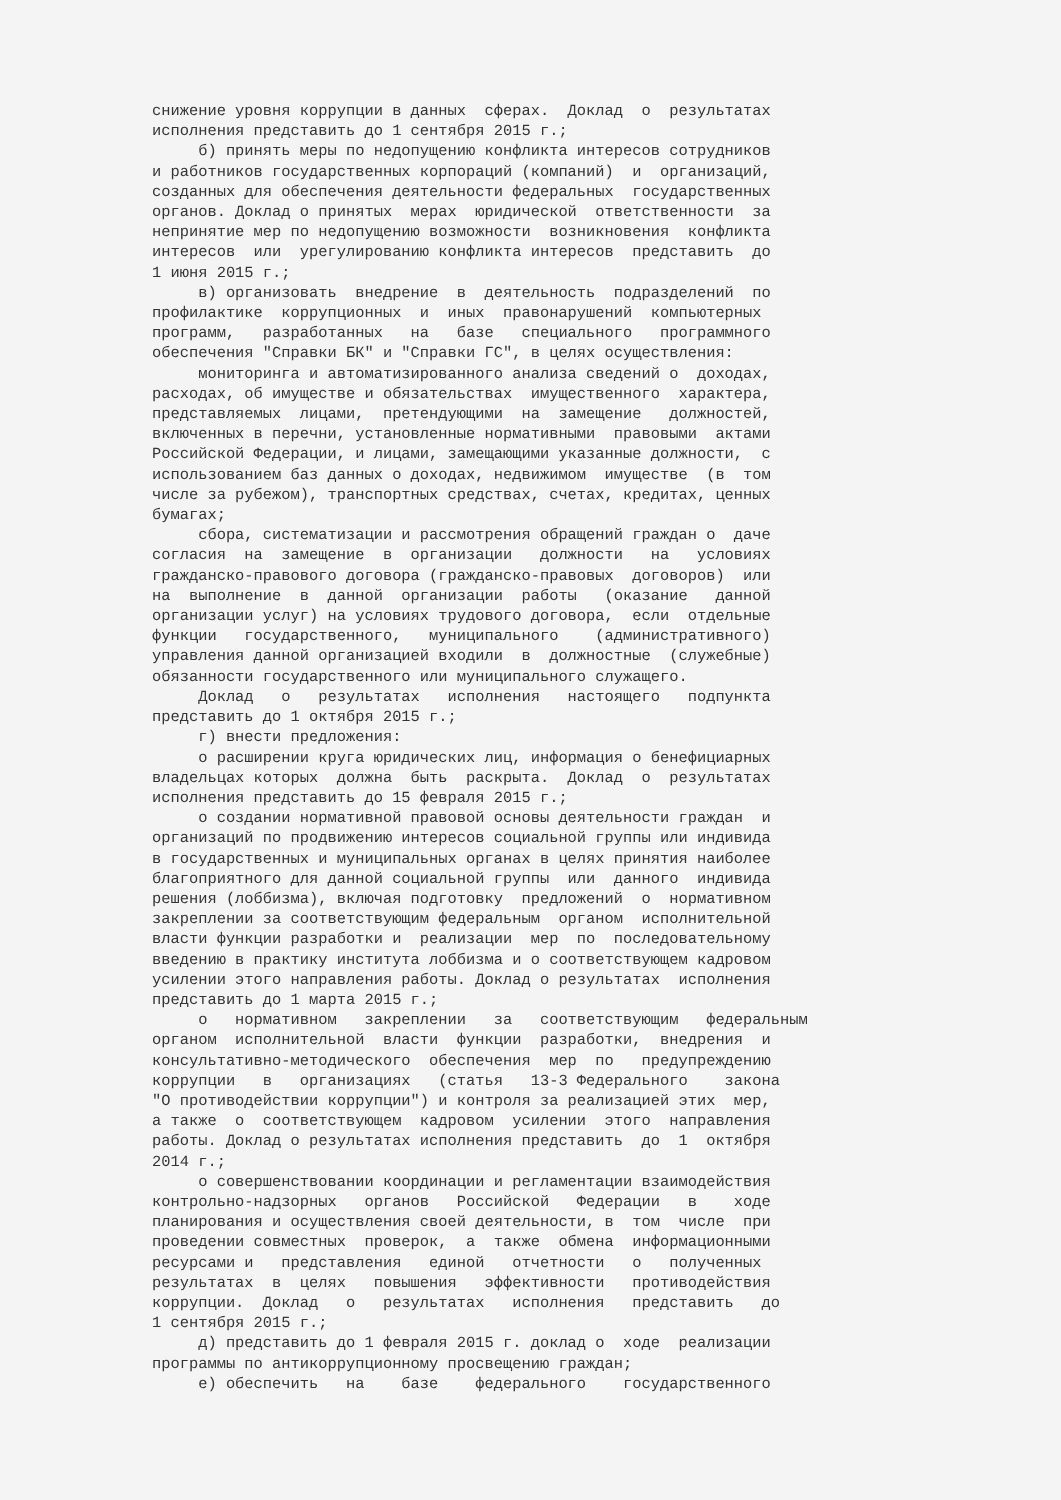снижение уровня коррупции в данных сферах. Доклад о результатах исполнения представить до 1 сентября 2015 г.; б) принять меры по недопущению конфликта интересов сотрудников и работников государственных корпораций (компаний) и организаций, созданных для обеспечения деятельности федеральных государственных органов. Доклад о принятых мерах юридической ответственности за непринятие мер по недопущению возможности возникновения конфликта интересов или урегулированию конфликта интересов представить до 1 июня 2015 г.; в) организовать внедрение в деятельность подразделений по профилактике коррупционных и иных правонарушений компьютерных программ, разработанных на базе специального программного обеспечения "Справки БК" и "Справки ГС", в целях осуществления: мониторинга и автоматизированного анализа сведений о доходах, расходах, об имуществе и обязательствах имущественного характера, представляемых лицами, претендующими на замещение должностей, включенных в перечни, установленные нормативными правовыми актами Российской Федерации, и лицами, замещающими указанные должности, с использованием баз данных о доходах, недвижимом имуществе (в том числе за рубежом), транспортных средствах, счетах, кредитах, ценных бумагах; сбора, систематизации и рассмотрения обращений граждан о даче согласия на замещение в организации должности на условиях гражданско-правового договора (гражданско-правовых договоров) или на выполнение в данной организации работы (оказание данной организации услуг) на условиях трудового договора, если отдельные функции государственного, муниципального (административного) управления данной организацией входили в должностные (служебные) обязанности государственного или муниципального служащего. Доклад о результатах исполнения настоящего подпункта представить до 1 октября 2015 г.; г) внести предложения: о расширении круга юридических лиц, информация о бенефициарных владельцах которых должна быть раскрыта. Доклад о результатах исполнения представить до 15 февраля 2015 г.; о создании нормативной правовой основы деятельности граждан и организаций по продвижению интересов социальной группы или индивида в государственных и муниципальных органах в целях принятия наиболее благоприятного для данной социальной группы или данного индивида решения (лоббизма), включая подготовку предложений о нормативном закреплении за соответствующим федеральным органом исполнительной власти функции разработки и реализации мер по последовательному введению в практику института лоббизма и о соответствующем кадровом усилении этого направления работы. Доклад о результатах исполнения представить до 1 марта 2015 г.; о нормативном закреплении за соответствующим федеральным органом исполнительной власти функции разработки, внедрения и консультативно-методического обеспечения мер по предупреждению коррупции в организациях (статья 13-3 Федерального закона "О противодействии коррупции") и контроля за реализацией этих мер, а также о соответствующем кадровом усилении этого направления работы. Доклад о результатах исполнения представить до 1 октября 2014 г.; о совершенствовании координации и регламентации взаимодействия контрольно-надзорных органов Российской Федерации в ходе планирования и осуществления своей деятельности, в том числе при проведении совместных проверок, а также обмена информационными ресурсами и представления единой отчетности о полученных результатах в целях повышения эффективности противодействия коррупции. Доклад о результатах исполнения представить до 1 сентября 2015 г.; д) представить до 1 февраля 2015 г. доклад о ходе реализации программы по антикоррупционному просвещению граждан; е) обеспечить на базе федерального государственного